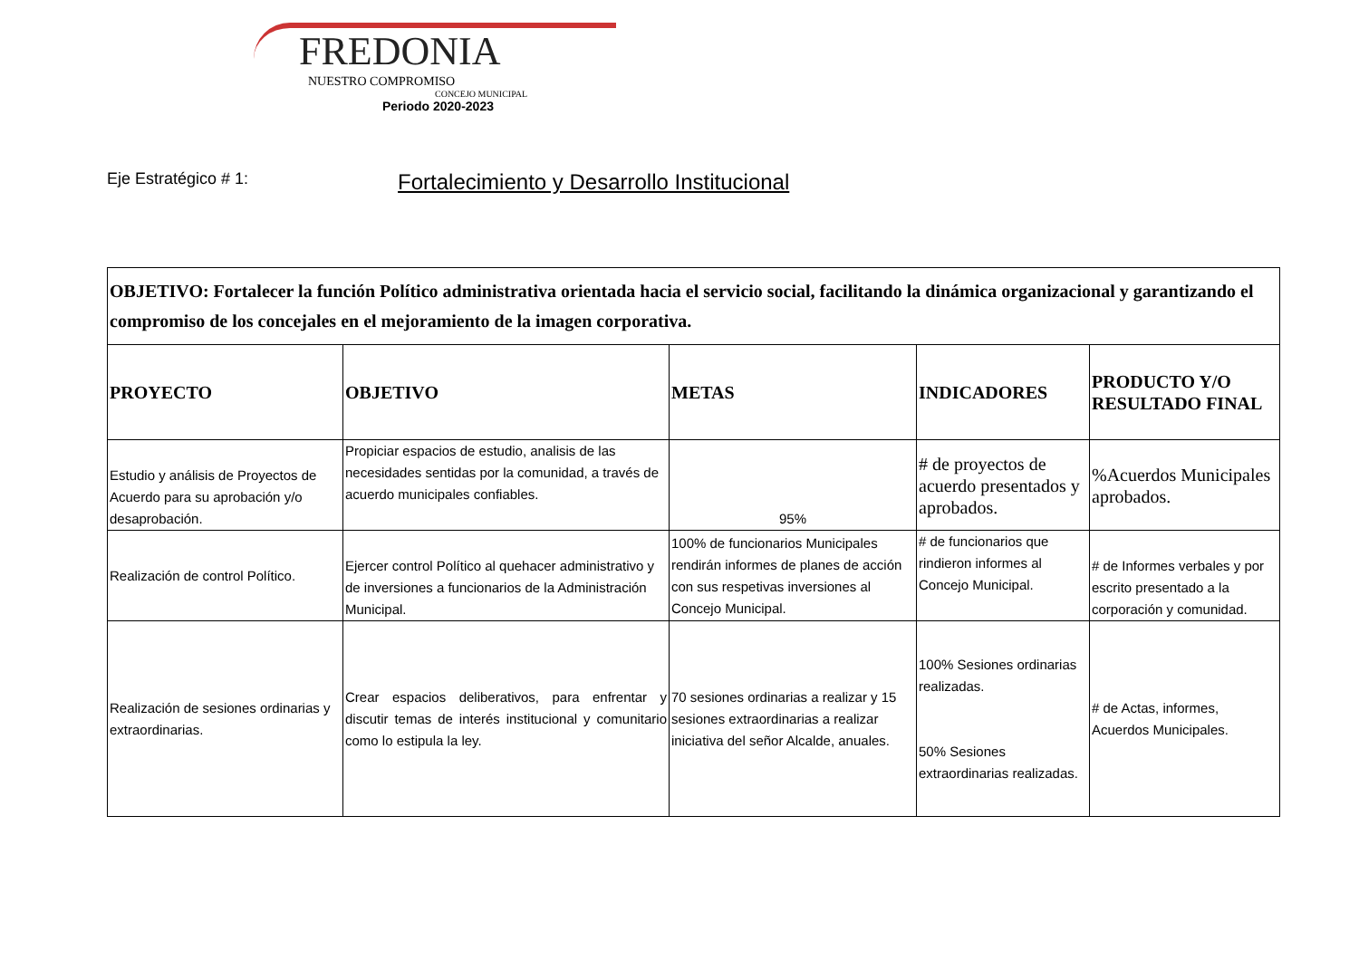FREDONIA
NUESTRO COMPROMISO
CONCEJO MUNICIPAL
Periodo 2020-2023
Eje Estratégico # 1: Fortalecimiento y Desarrollo Institucional
| OBJETIVO: Fortalecer la función Político administrativa orientada hacia el servicio social, facilitando la dinámica organizacional y garantizando el compromiso de los concejales en el mejoramiento de la imagen corporativa. | | | | |
| PROYECTO | OBJETIVO | METAS | INDICADORES | PRODUCTO Y/O RESULTADO FINAL |
| Estudio y análisis de Proyectos de Acuerdo para su aprobación y/o desaprobación. | Propiciar espacios de estudio, analisis de las necesidades sentidas por la comunidad, a través de acuerdo municipales confiables. | 95% | # de proyectos de acuerdo presentados y aprobados. | %Acuerdos Municipales aprobados. |
| Realización de control Político. | Ejercer control Político al quehacer administrativo y de inversiones a funcionarios de la Administración Municipal. | 100% de funcionarios Municipales rendirán informes de planes de acción con sus respetivas inversiones al Concejo Municipal. | # de funcionarios que rindieron informes al Concejo Municipal. | # de Informes verbales y por escrito presentado a la corporación y comunidad. |
| Realización de sesiones ordinarias y extraordinarias. | Crear espacios deliberativos, para enfrentar y discutir temas de interés institucional y comunitario como lo estipula la ley. | 70 sesiones ordinarias a realizar y 15 sesiones extraordinarias a realizar iniciativa del señor Alcalde, anuales. | 100% Sesiones ordinarias realizadas. 50% Sesiones extraordinarias realizadas. | # de Actas, informes, Acuerdos Municipales. |